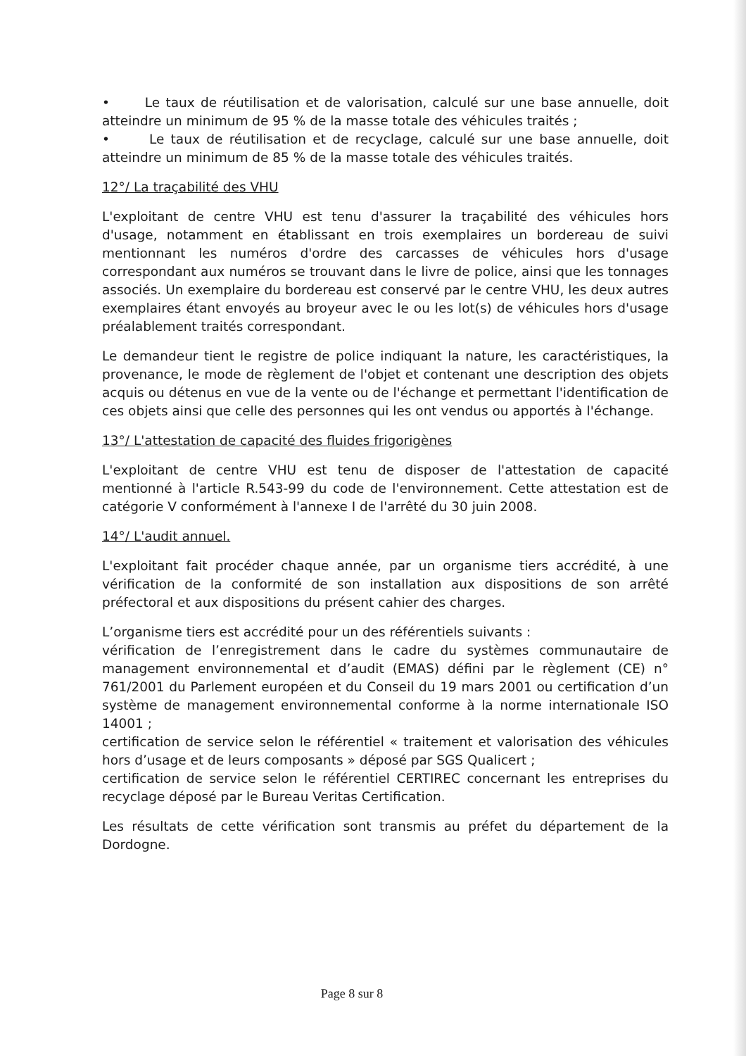• Le taux de réutilisation et de valorisation, calculé sur une base annuelle, doit atteindre un minimum de 95 % de la masse totale des véhicules traités ;
• Le taux de réutilisation et de recyclage, calculé sur une base annuelle, doit atteindre un minimum de 85 % de la masse totale des véhicules traités.
12°/ La traçabilité des VHU
L'exploitant de centre VHU est tenu d'assurer la traçabilité des véhicules hors d'usage, notamment en établissant en trois exemplaires un bordereau de suivi mentionnant les numéros d'ordre des carcasses de véhicules hors d'usage correspondant aux numéros se trouvant dans le livre de police, ainsi que les tonnages associés. Un exemplaire du bordereau est conservé par le centre VHU, les deux autres exemplaires étant envoyés au broyeur avec le ou les lot(s) de véhicules hors d'usage préalablement traités correspondant.
Le demandeur tient le registre de police indiquant la nature, les caractéristiques, la provenance, le mode de règlement de l'objet et contenant une description des objets acquis ou détenus en vue de la vente ou de l'échange et permettant l'identification de ces objets ainsi que celle des personnes qui les ont vendus ou apportés à l'échange.
13°/ L'attestation de capacité des fluides frigorigènes
L'exploitant de centre VHU est tenu de disposer de l'attestation de capacité mentionné à l'article R.543-99 du code de l'environnement. Cette attestation est de catégorie V conformément à l'annexe I de l'arrêté du 30 juin 2008.
14°/ L'audit annuel.
L'exploitant fait procéder chaque année, par un organisme tiers accrédité, à une vérification de la conformité de son installation aux dispositions de son arrêté préfectoral et aux dispositions du présent cahier des charges.
L’organisme tiers est accrédité pour un des référentiels suivants :
vérification de l’enregistrement dans le cadre du systèmes communautaire de management environnemental et d’audit (EMAS) défini par le règlement (CE) n° 761/2001 du Parlement européen et du Conseil du 19 mars 2001 ou certification d’un système de management environnemental conforme à la norme internationale ISO 14001 ;
certification de service selon le référentiel « traitement et valorisation des véhicules hors d’usage et de leurs composants » déposé par SGS Qualicert ;
certification de service selon le référentiel CERTIREC concernant les entreprises du recyclage déposé par le Bureau Veritas Certification.
Les résultats de cette vérification sont transmis au préfet du département de la Dordogne.
Page 8 sur 8